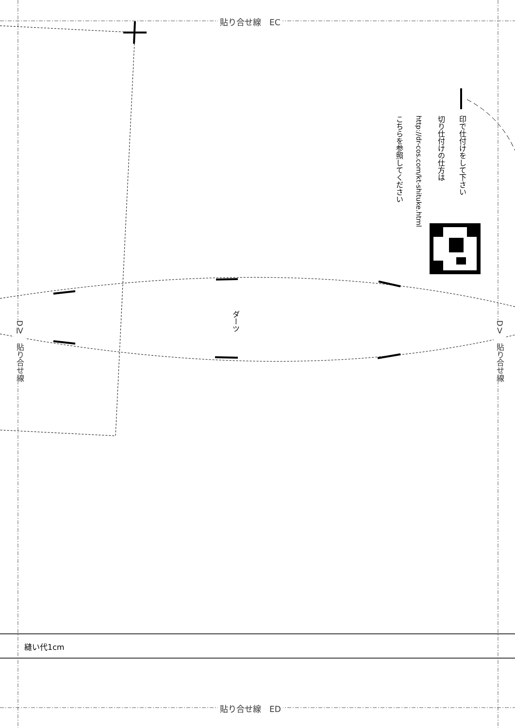貼り合せ線　EC
貼り合せ線　ED
DⅣ　貼り合せ線
DⅤ　貼り合せ線
印で仕付けをして下さい
切り仕付けの仕方は
http://dr-cos.com/kt-shituke.html
こちらを参照してください
ダーツ
縫い代1cm